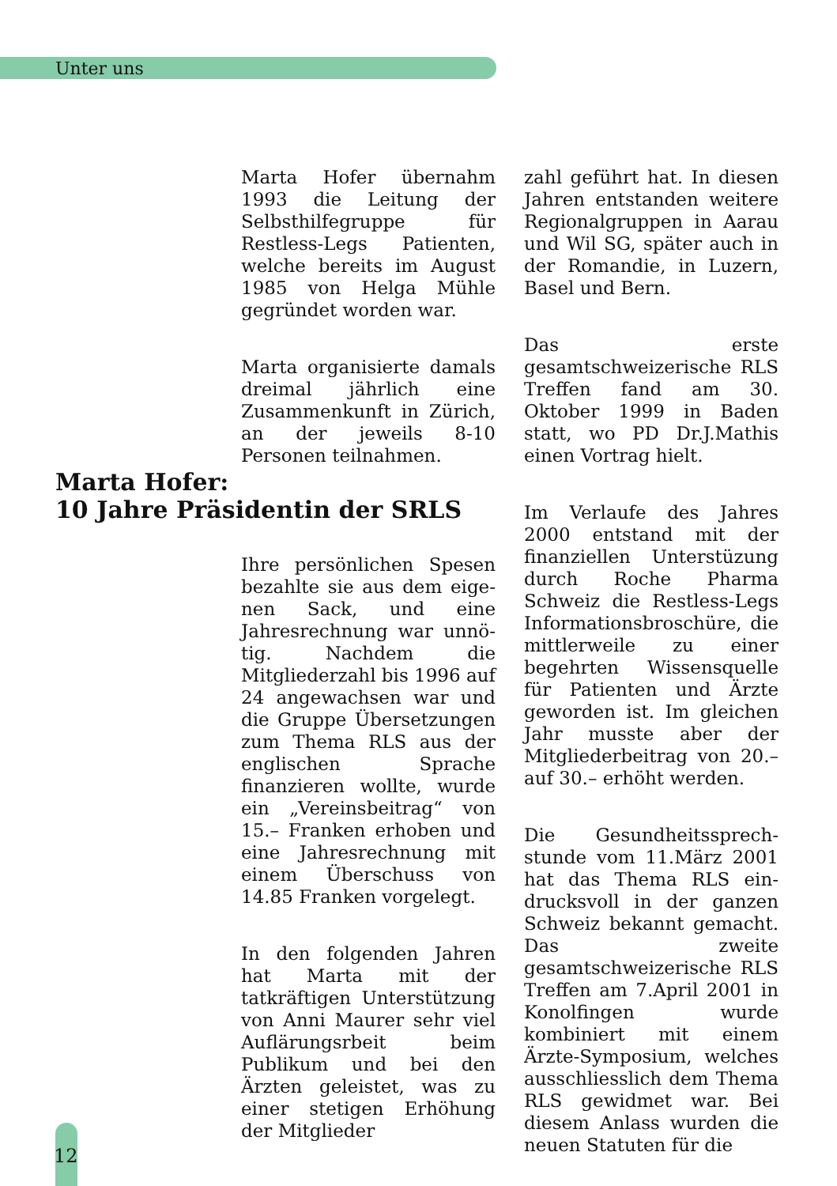Unter uns
Marta Hofer übernahm 1993 die Leitung der Selbsthilfe­gruppe für Restless-Legs Patienten, welche bereits im August 1985 von Helga Mühle gegründet worden war.
Marta organisierte damals dreimal jährlich eine Zusammenkunft in Zürich, an der jeweils 8-10 Personen teilnahmen.
Marta Hofer:
10 Jahre Präsidentin der SRLS
Ihre persönlichen Spesen bezahlte sie aus dem eige­nen Sack, und eine Jahresrechnung war unnö­tig. Nachdem die Mitglieder­zahl bis 1996 auf 24 ange­wachsen war und die Gruppe Übersetzungen zum Thema RLS aus der engli­schen Sprache finanzieren wollte, wurde ein „Vereinsbeitrag“ von 15.– Franken erhoben und eine Jahresrechnung mit einem Überschuss von 14.85 Franken vorgelegt.
In den folgenden Jahren hat Marta mit der tatkräftigen Unterstützung von Anni Maurer sehr viel Auflä­rungsrbeit beim Publikum und bei den Ärzten geleistet, was zu einer stetigen Erhöhung der Mitglieder­
zahl geführt hat. In diesen Jahren entstanden weitere Regionalgruppen in Aarau und Wil SG, später auch in der Romandie, in Luzern, Basel und Bern.
Das erste gesamtschweizeri­sche RLS Treffen fand am 30. Oktober 1999 in Baden statt, wo PD Dr.J.Mathis einen Vortrag hielt.
Im Verlaufe des Jahres 2000 entstand mit der finanziellen Unterstüzung durch Roche Pharma Schweiz die Restless-Legs Informations­broschüre, die mittlerweile zu einer begehrten Wissensquelle für Patienten und Ärzte geworden ist. Im gleichen Jahr musste aber der Mitgliederbeitrag von 20.– auf 30.– erhöht werden.
Die Gesundheitssprech­stunde vom 11.März 2001 hat das Thema RLS ein­drucksvoll in der ganzen Schweiz bekannt gemacht. Das zweite gesamtschweize­rische RLS Treffen am 7.April 2001 in Konolfingen wurde kombiniert mit einem Ärzte-Symposium, welches ausschliesslich dem Thema RLS gewidmet war. Bei diesem Anlass wurden die neuen Statuten für die
12